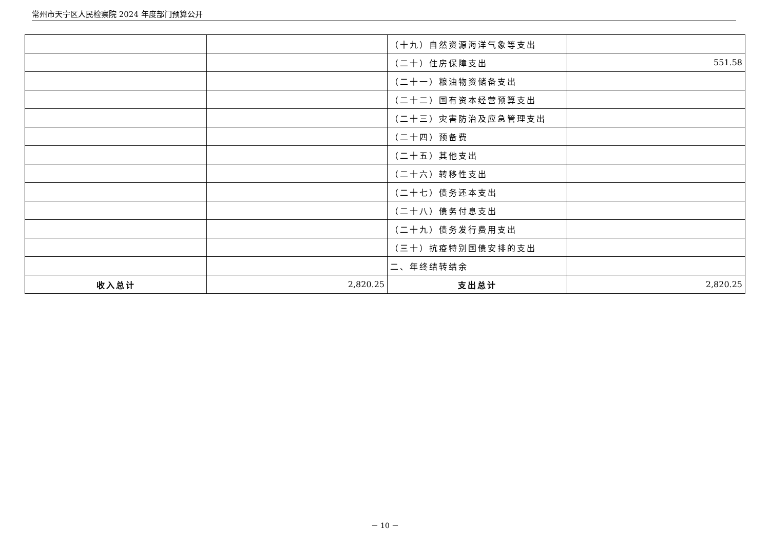常州市天宁区人民检察院 2024 年度部门预算公开
| | | （十九）自然资源海洋气象等支出 | |
| | | （二十）住房保障支出 | 551.58 |
| | | （二十一）粮油物资储备支出 | |
| | | （二十二）国有资本经营预算支出 | |
| | | （二十三）灾害防治及应急管理支出 | |
| | | （二十四）预备费 | |
| | | （二十五）其他支出 | |
| | | （二十六）转移性支出 | |
| | | （二十七）债务还本支出 | |
| | | （二十八）债务付息支出 | |
| | | （二十九）债务发行费用支出 | |
| | | （三十）抗疫特别国债安排的支出 | |
| | | 二、年终结转结余 | |
| 收入总计 | 2,820.25 | 支出总计 | 2,820.25 |
－ 10 －